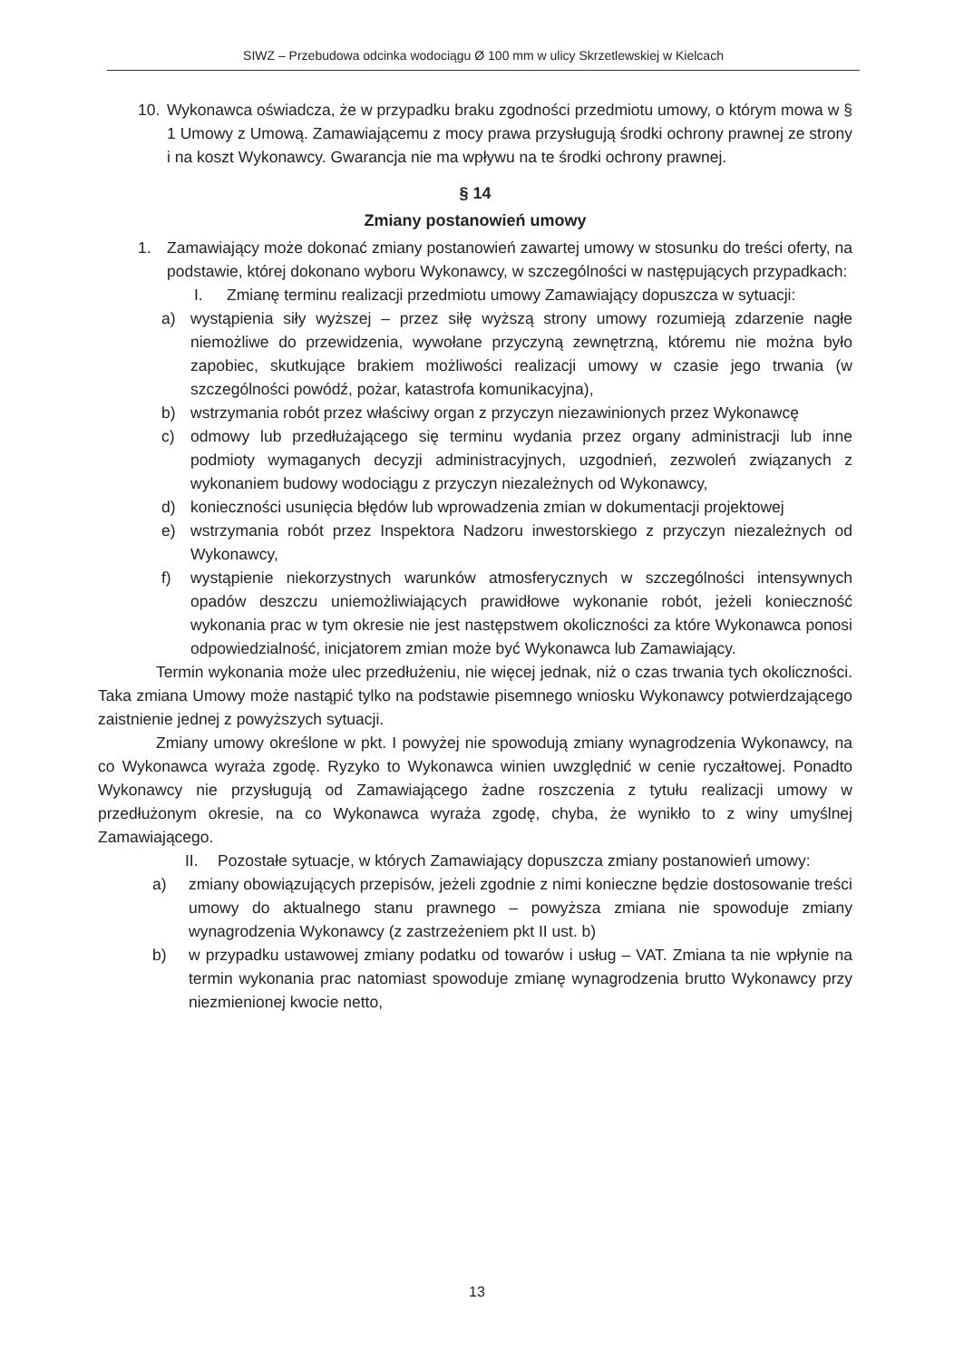SIWZ – Przebudowa odcinka wodociągu Ø 100 mm w ulicy Skrzetlewskiej w Kielcach
10. Wykonawca oświadcza, że w przypadku braku zgodności przedmiotu umowy, o którym mowa w § 1 Umowy z Umową. Zamawiającemu z mocy prawa przysługują środki ochrony prawnej ze strony i na koszt Wykonawcy. Gwarancja nie ma wpływu na te środki ochrony prawnej.
§ 14
Zmiany postanowień umowy
1. Zamawiający może dokonać zmiany postanowień zawartej umowy w stosunku do treści oferty, na podstawie, której dokonano wyboru Wykonawcy, w szczególności w następujących przypadkach:
I. Zmianę terminu realizacji przedmiotu umowy Zamawiający dopuszcza w sytuacji:
a) wystąpienia siły wyższej – przez siłę wyższą strony umowy rozumieją zdarzenie nagłe niemożliwe do przewidzenia, wywołane przyczyną zewnętrzną, któremu nie można było zapobiec, skutkujące brakiem możliwości realizacji umowy w czasie jego trwania (w szczególności powódź, pożar, katastrofa komunikacyjna),
b) wstrzymania robót przez właściwy organ z przyczyn niezawinionych przez Wykonawcę
c) odmowy lub przedłużającego się terminu wydania przez organy administracji lub inne podmioty wymaganych decyzji administracyjnych, uzgodnień, zezwoleń związanych z wykonaniem budowy wodociągu z przyczyn niezależnych od Wykonawcy,
d) konieczności usunięcia błędów lub wprowadzenia zmian w dokumentacji projektowej
e) wstrzymania robót przez Inspektora Nadzoru inwestorskiego z przyczyn niezależnych od Wykonawcy,
f) wystąpienie niekorzystnych warunków atmosferycznych w szczególności intensywnych opadów deszczu uniemożliwiających prawidłowe wykonanie robót, jeżeli konieczność wykonania prac w tym okresie nie jest następstwem okoliczności za które Wykonawca ponosi odpowiedzialność, inicjatorem zmian może być Wykonawca lub Zamawiający.
Termin wykonania może ulec przedłużeniu, nie więcej jednak, niż o czas trwania tych okoliczności. Taka zmiana Umowy może nastąpić tylko na podstawie pisemnego wniosku Wykonawcy potwierdzającego zaistnienie jednej z powyższych sytuacji.
Zmiany umowy określone w pkt. I powyżej nie spowodują zmiany wynagrodzenia Wykonawcy, na co Wykonawca wyraża zgodę. Ryzyko to Wykonawca winien uwzględnić w cenie ryczałtowej. Ponadto Wykonawcy nie przysługują od Zamawiającego żadne roszczenia z tytułu realizacji umowy w przedłużonym okresie, na co Wykonawca wyraża zgodę, chyba, że wynikło to z winy umyślnej Zamawiającego.
II. Pozostałe sytuacje, w których Zamawiający dopuszcza zmiany postanowień umowy:
a) zmiany obowiązujących przepisów, jeżeli zgodnie z nimi konieczne będzie dostosowanie treści umowy do aktualnego stanu prawnego – powyższa zmiana nie spowoduje zmiany wynagrodzenia Wykonawcy (z zastrzeżeniem pkt II ust. b)
b) w przypadku ustawowej zmiany podatku od towarów i usług – VAT. Zmiana ta nie wpłynie na termin wykonania prac natomiast spowoduje zmianę wynagrodzenia brutto Wykonawcy przy niezmienionej kwocie netto,
13